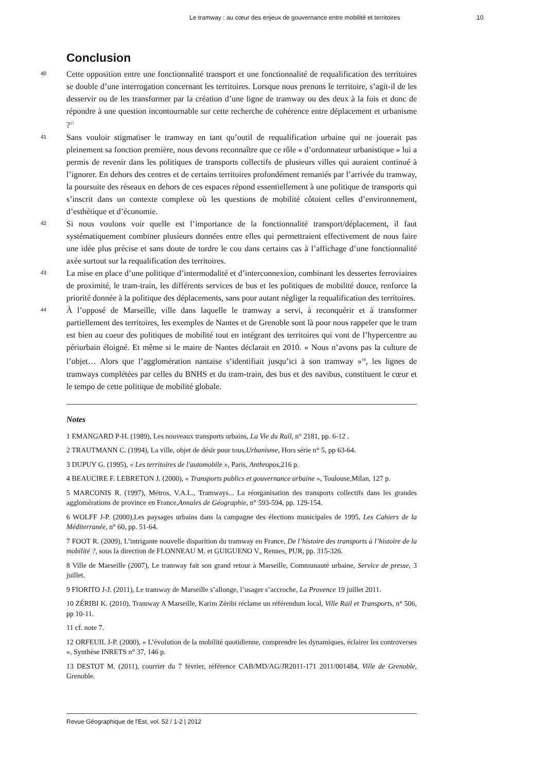Le tramway : au cœur des enjeux de gouvernance entre mobilité et territoires 10
Conclusion
40
Cette opposition entre une fonctionnalité transport et une fonctionnalité de requalification des territoires se double d’une interrogation concernant les territoires. Lorsque nous prenons le territoire, s’agit-il de les desservir ou de les transformer par la création d’une ligne de tramway ou des deux à la fois et donc de répondre à une question incontournable sur cette recherche de cohérence entre déplacement et urbanisme ?<sup>17</sup>
41
Sans vouloir stigmatiser le tramway en tant qu’outil de requalification urbaine qui ne jouerait pas pleinement sa fonction première, nous devons reconnaître que ce rôle « d’ordonnateur urbanistique » lui a permis de revenir dans les politiques de transports collectifs de plusieurs villes qui auraient continué à l’ignorer. En dehors des centres et de certains territoires profondément remaniés par l’arrivée du tramway, la poursuite des réseaux en dehors de ces espaces répond essentiellement à une politique de transports qui s’inscrit dans un contexte complexe où les questions de mobilité côtoient celles d’environnement, d’esthétique et d’économie.
42
Si nous voulons voir quelle est l’importance de la fonctionnalité transport/déplacement, il faut systématiquement combiner plusieurs données entre elles qui permettraient effectivement de nous faire une idée plus précise et sans doute de tordre le cou dans certains cas à l’affichage d’une fonctionnalité axée surtout sur la requalification des territoires.
43
La mise en place d’une politique d’intermodalité et d’interconnexion, combinant les dessertes ferroviaires de proximité, le tram-train, les différents services de bus et les politiques de mobilité douce, renforce la priorité donnée à la politique des déplacements, sans pour autant négliger la requalification des territoires.
44
À l’opposé de Marseille, ville dans laquelle le tramway a servi, à reconquérir et à transformer partiellement des territoires, les exemples de Nantes et de Grenoble sont là pour nous rappeler que le tram est bien au coeur des politiques de mobilité tout en intégrant des territoires qui vont de l’hypercentre au périurbain éloigné. Et même si le maire de Nantes déclarait en 2010. « Nous n’avons pas la culture de l’objet… Alors que l’agglomération nantaise s’identifiait jusqu’ici à son tramway »<sup>18</sup>, les lignes de tramways complétées par celles du BNHS et du tram-train, des bus et des navibus, constituent le cœur et le tempo de cette politique de mobilité globale.
Notes
1 EMANGARD P-H. (1989), Les nouveaux transports urbains, La Vie du Rail, n° 2181, pp. 6-12 .
2 TRAUTMANN C. (1994), La ville, objet de désir pour tous,Urbanisme, Hors série n° 5, pp 63-64.
3 DUPUY G. (1995), « Les territoires de l'automobile », Paris, Anthropos,216 p.
4 BEAUCIRE F. LEBRETON J. (2000), « Transports publics et gouvernance urbaine », Toulouse,Milan, 127 p.
5 MARCONIS R. (1997), Métros, V.A.L., Tramways... La réorganisation des transports collectifs dans les grandes agglomérations de province en France,Annales de Géographie, n° 593-594, pp. 129-154.
6 WOLFF J-P. (2000),Les paysages urbains dans la campagne des élections municipales de 1995, Les Cahiers de la Méditerranée, n° 60, pp. 51-64.
7 FOOT R. (2009), L’intrigante nouvelle disparition du tramway en France, De l’histoire des transports à l’histoire de la mobilité ?, sous la direction de FLONNEAU M. et GUIGUENO V., Rennes, PUR, pp. 315-326.
8 Ville de Marseille (2007), Le tramway fait son grand retour à Marseille, Communauté urbaine, Service de presse, 3 juillet.
9 FIORITO J-J. (2011), Le tramway de Marseille s’allonge, l’usager s’accroche, La Provence 19 juillet 2011.
10 ZÉRIBI K. (2010), Tramway A Marseille, Karim Zéribi réclame un référendum local, Ville Rail et Transports, n° 506, pp 10-11.
11 cf. note 7.
12 ORFEUIL J-P. (2000), « L’évolution de la mobilité quotidienne, comprendre les dynamiques, éclairer les controverses », Synthèse INRETS n° 37, 146 p.
13 DESTOT M. (2011), courrier du 7 février, référence CAB/MD/AG/JR2011-171 2011/001484, Ville de Grenoble, Grenoble.
Revue Géographique de l'Est, vol. 52 / 1-2 | 2012